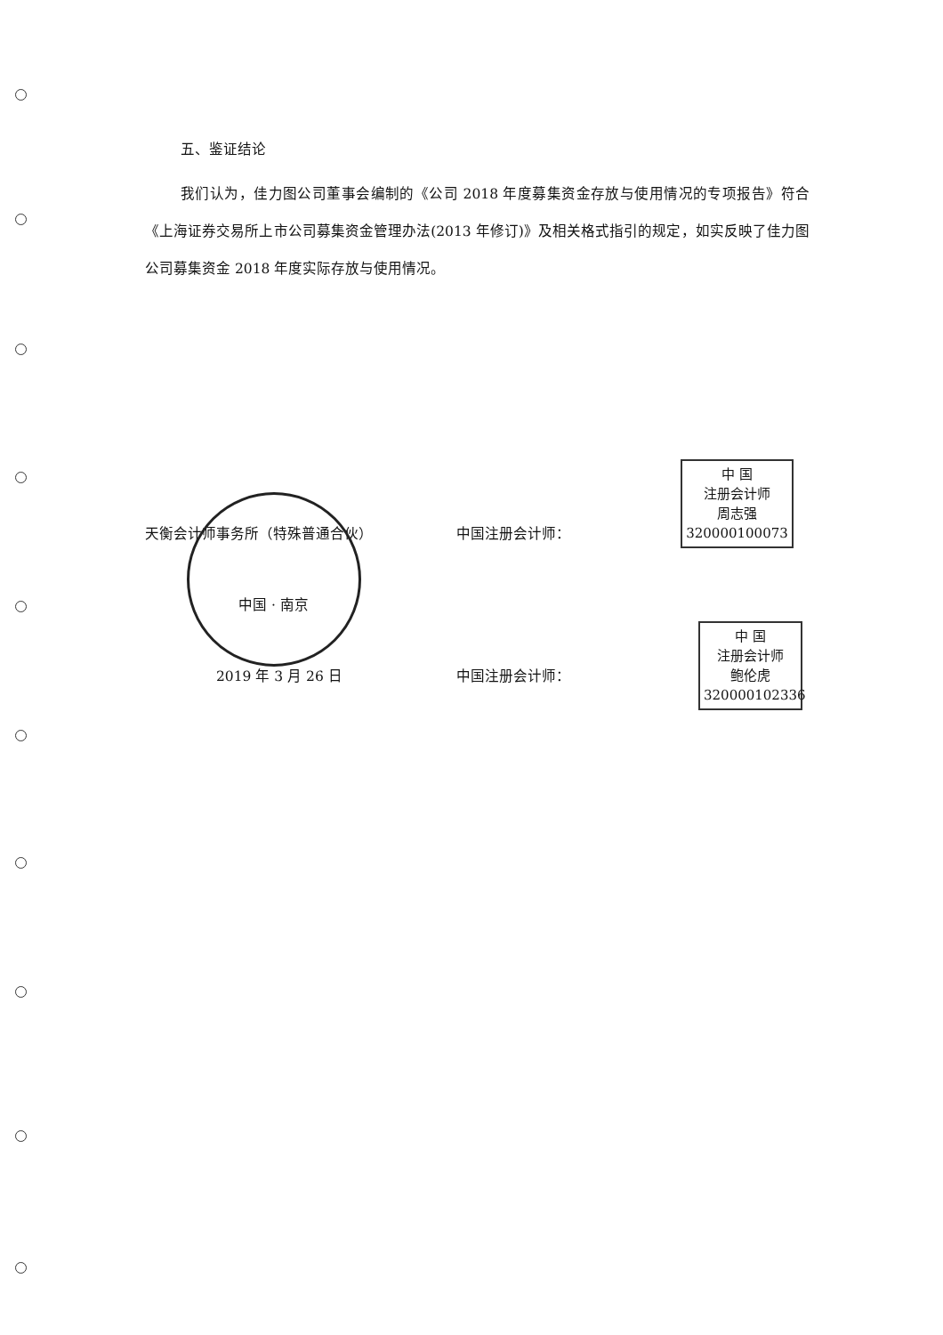五、鉴证结论
我们认为，佳力图公司董事会编制的《公司 2018 年度募集资金存放与使用情况的专项报告》符合《上海证券交易所上市公司募集资金管理办法(2013 年修订)》及相关格式指引的规定，如实反映了佳力图公司募集资金 2018 年度实际存放与使用情况。
天衡会计师事务所（特殊普通合伙）
中国 · 南京
2019 年 3 月 26 日
中国注册会计师：
中国注册会计师：
中 国
注册会计师
周志强
320000100073
中 国
注册会计师
鲍伦虎
320000102336